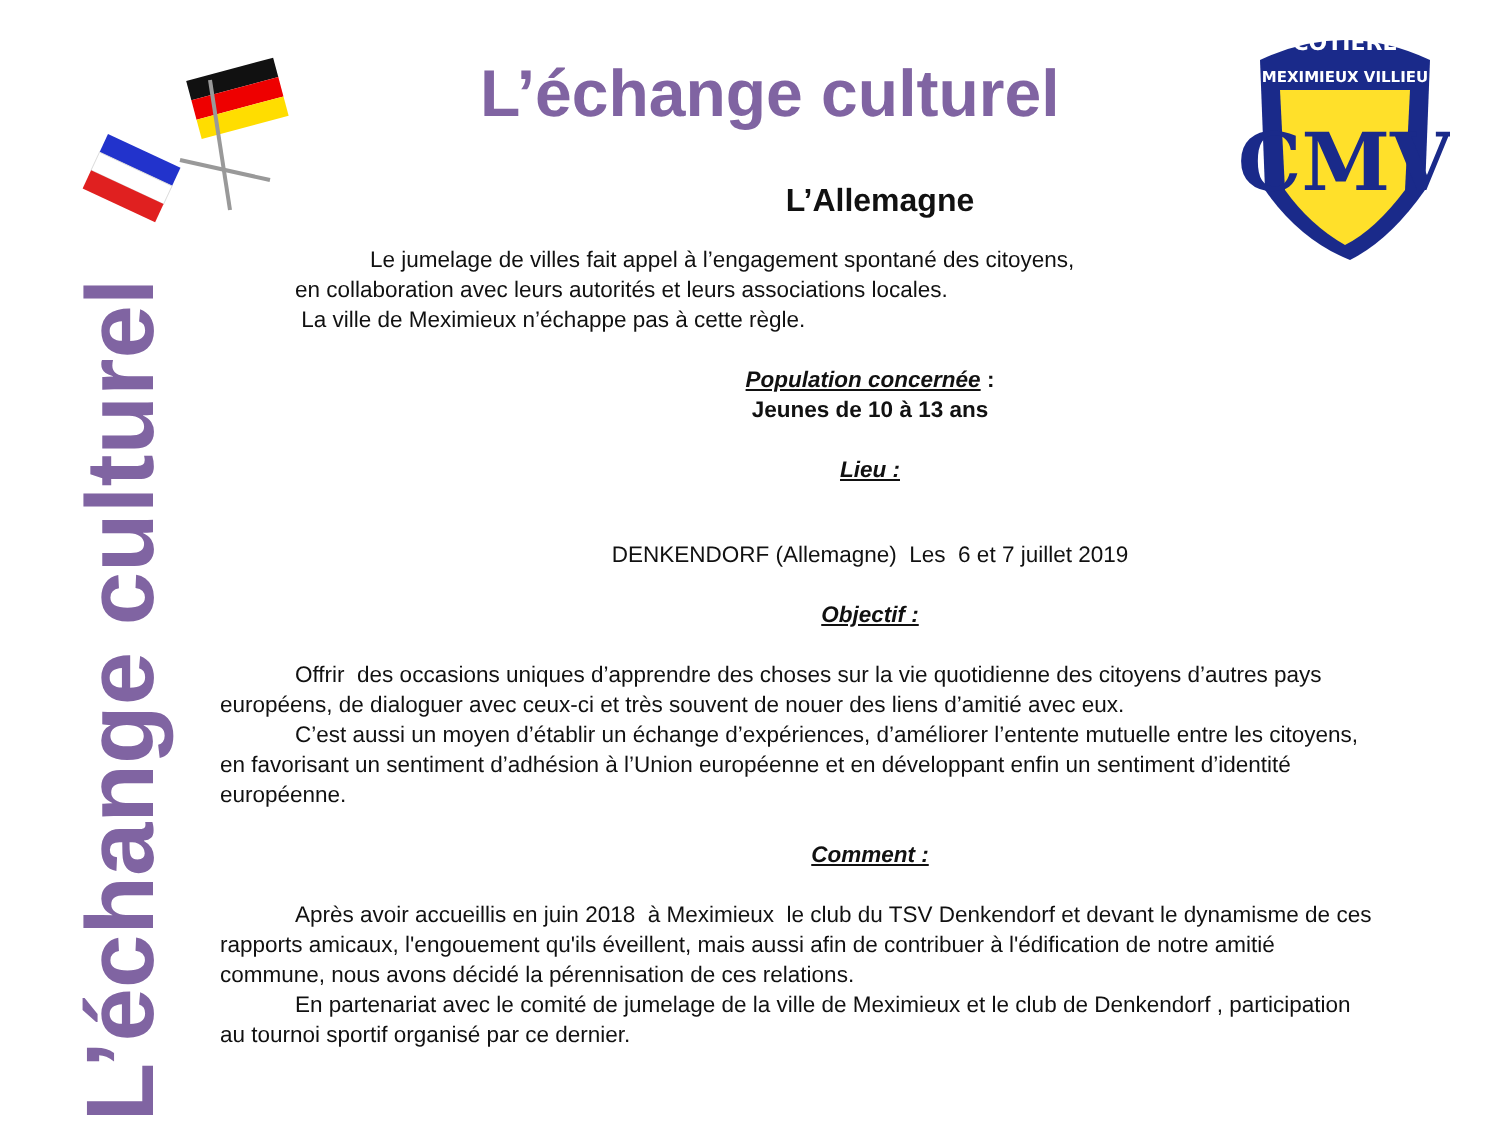L’échange culturel
COTIERE
MEXIMIEUX VILLIEU
CMV
L’échange culturel
L’Allemagne
Le jumelage de villes fait appel à l’engagement spontané des citoyens,
en collaboration avec leurs autorités et leurs associations locales.
La ville de Meximieux n’échappe pas à cette règle.
Population concernée :
Jeunes de 10 à 13 ans
Lieu :
DENKENDORF (Allemagne) Les 6 et 7 juillet 2019
Objectif :
Offrir des occasions uniques d’apprendre des choses sur la vie quotidienne des citoyens d’autres pays européens, de dialoguer avec ceux-ci et très souvent de nouer des liens d’amitié avec eux.
C’est aussi un moyen d’établir un échange d’expériences, d’améliorer l’entente mutuelle entre les citoyens, en favorisant un sentiment d’adhésion à l’Union européenne et en développant enfin un sentiment d’identité européenne.
Comment :
Après avoir accueillis en juin 2018 à Meximieux le club du TSV Denkendorf et devant le dynamisme de ces rapports amicaux, l'engouement qu'ils éveillent, mais aussi afin de contribuer à l'édification de notre amitié commune, nous avons décidé la pérennisation de ces relations.
En partenariat avec le comité de jumelage de la ville de Meximieux et le club de Denkendorf , participation au tournoi sportif organisé par ce dernier.